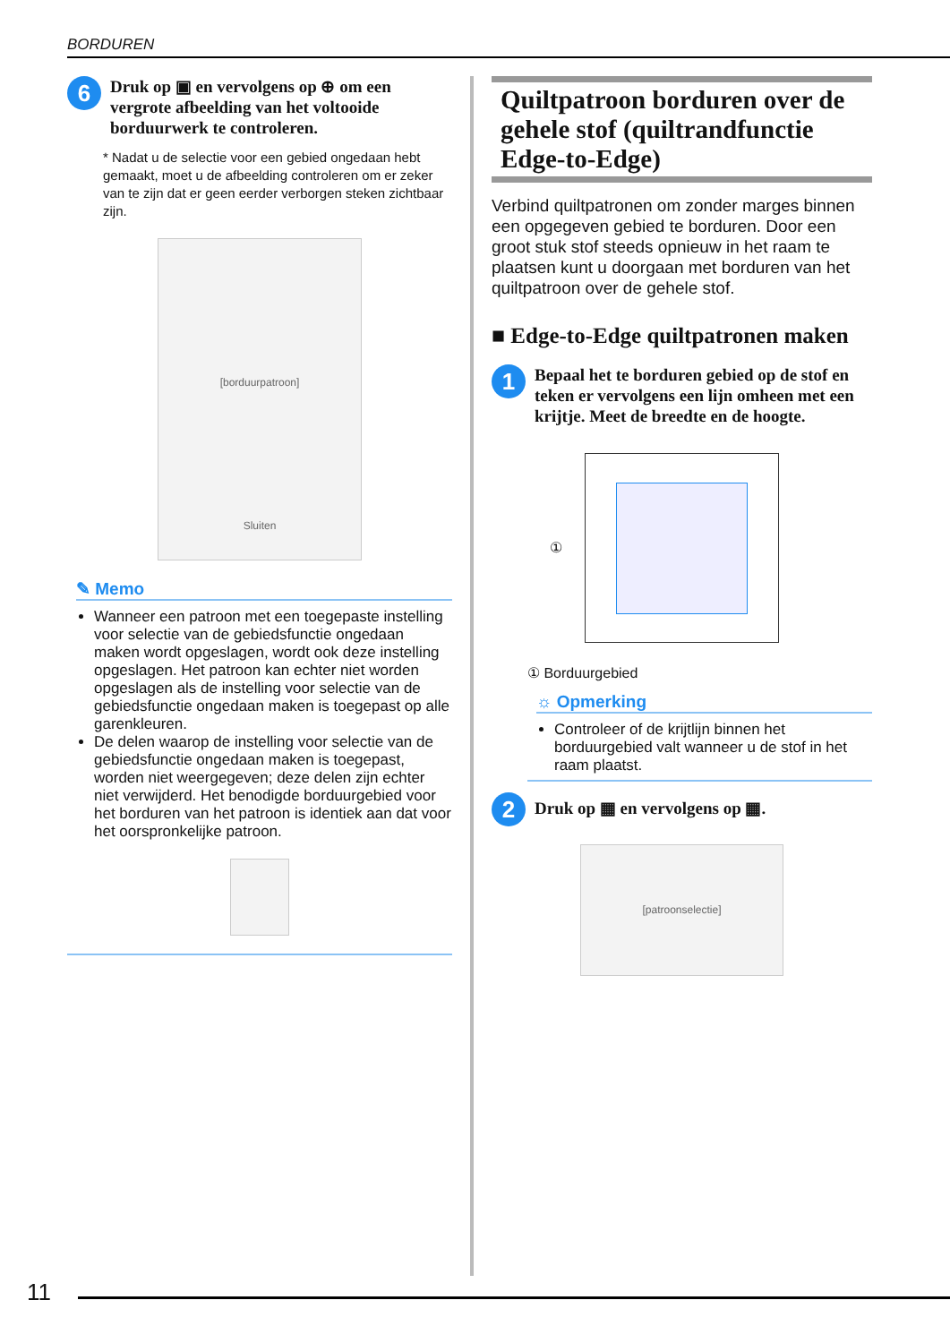BORDUREN
6
Druk op ▣ en vervolgens op ⊕ om een vergrote afbeelding van het voltooide borduurwerk te controleren.
* Nadat u de selectie voor een gebied ongedaan hebt gemaakt, moet u de afbeelding controleren om er zeker van te zijn dat er geen eerder verborgen steken zichtbaar zijn.
[borduurpatroon]
Sluiten
✎ Memo
Wanneer een patroon met een toegepaste instelling voor selectie van de gebiedsfunctie ongedaan maken wordt opgeslagen, wordt ook deze instelling opgeslagen. Het patroon kan echter niet worden opgeslagen als de instelling voor selectie van de gebiedsfunctie ongedaan maken is toegepast op alle garenkleuren.
De delen waarop de instelling voor selectie van de gebiedsfunctie ongedaan maken is toegepast, worden niet weergegeven; deze delen zijn echter niet verwijderd. Het benodigde borduurgebied voor het borduren van het patroon is identiek aan dat voor het oorspronkelijke patroon.
Quiltpatroon borduren over de gehele stof (quiltrandfunctie Edge-to-Edge)
Verbind quiltpatronen om zonder marges binnen een opgegeven gebied te borduren. Door een groot stuk stof steeds opnieuw in het raam te plaatsen kunt u doorgaan met borduren van het quiltpatroon over de gehele stof.
■ Edge-to-Edge quiltpatronen maken
1
Bepaal het te borduren gebied op de stof en teken er vervolgens een lijn omheen met een krijtje. Meet de breedte en de hoogte.
①
① Borduurgebied
☼ Opmerking
Controleer of de krijtlijn binnen het borduurgebied valt wanneer u de stof in het raam plaatst.
2
Druk op ▦ en vervolgens op ▦.
[patroonselectie]
11